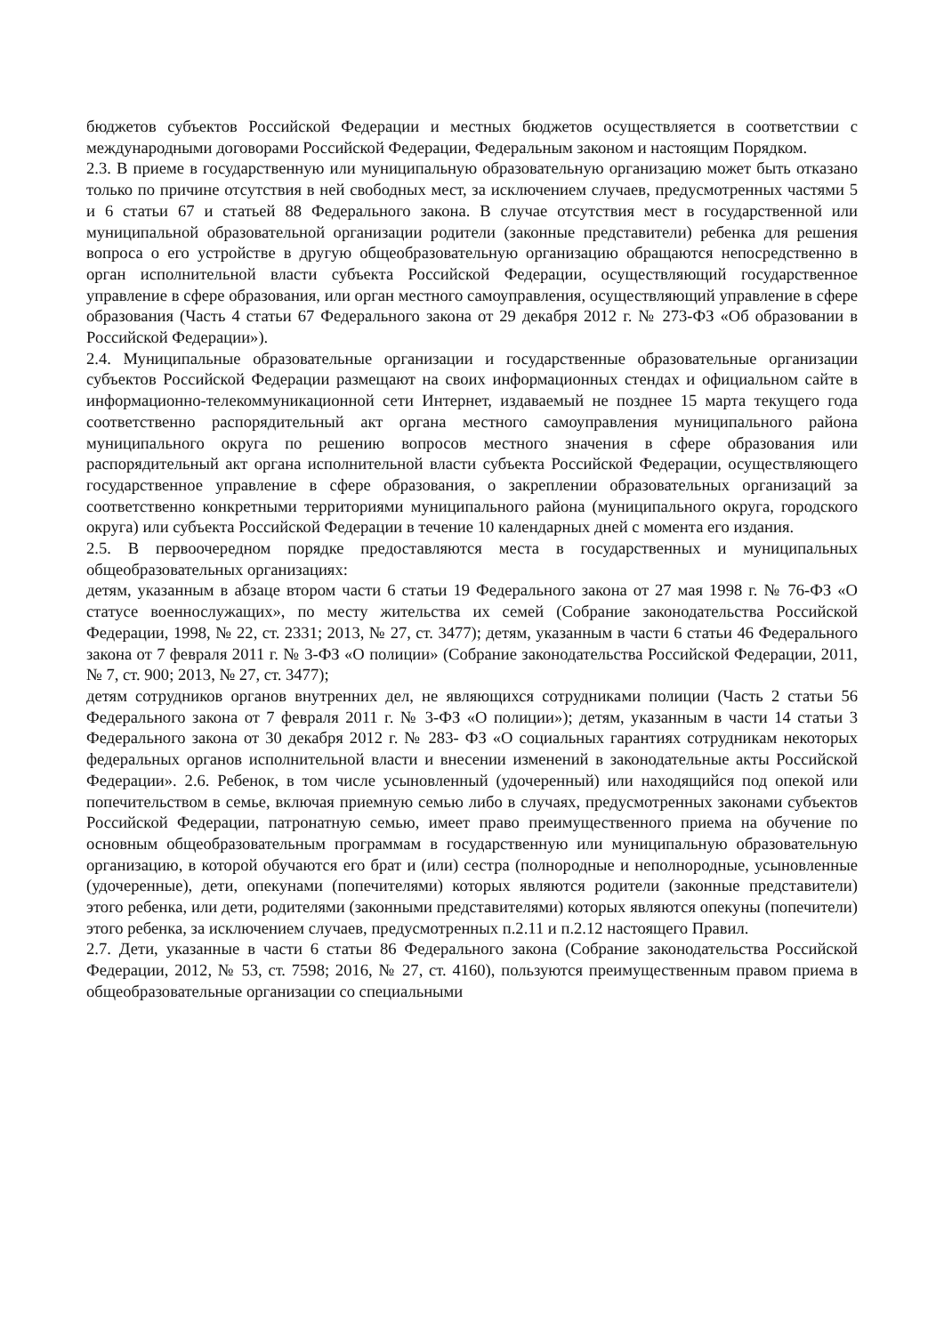бюджетов субъектов Российской Федерации и местных бюджетов осуществляется в соответствии с международными договорами Российской Федерации, Федеральным законом и настоящим Порядком.
2.3. В приеме в государственную или муниципальную образовательную организацию может быть отказано только по причине отсутствия в ней свободных мест, за исключением случаев, предусмотренных частями 5 и 6 статьи 67 и статьей 88 Федерального закона. В случае отсутствия мест в государственной или муниципальной образовательной организации родители (законные представители) ребенка для решения вопроса о его устройстве в другую общеобразовательную организацию обращаются непосредственно в орган исполнительной власти субъекта Российской Федерации, осуществляющий государственное управление в сфере образования, или орган местного самоуправления, осуществляющий управление в сфере образования (Часть 4 статьи 67 Федерального закона от 29 декабря 2012 г. № 273-ФЗ «Об образовании в Российской Федерации»).
2.4. Муниципальные образовательные организации и государственные образовательные организации субъектов Российской Федерации размещают на своих информационных стендах и официальном сайте в информационно-телекоммуникационной сети Интернет, издаваемый не позднее 15 марта текущего года соответственно распорядительный акт органа местного самоуправления муниципального района муниципального округа по решению вопросов местного значения в сфере образования или распорядительный акт органа исполнительной власти субъекта Российской Федерации, осуществляющего государственное управление в сфере образования, о закреплении образовательных организаций за соответственно конкретными территориями муниципального района (муниципального округа, городского округа) или субъекта Российской Федерации в течение 10 календарных дней с момента его издания.
2.5. В первоочередном порядке предоставляются места в государственных и муниципальных общеобразовательных организациях:
детям, указанным в абзаце втором части 6 статьи 19 Федерального закона от 27 мая 1998 г. № 76-ФЗ «О статусе военнослужащих», по месту жительства их семей (Собрание законодательства Российской Федерации, 1998, № 22, ст. 2331; 2013, № 27, ст. 3477); детям, указанным в части 6 статьи 46 Федерального закона от 7 февраля 2011 г. № 3-ФЗ «О полиции» (Собрание законодательства Российской Федерации, 2011, № 7, ст. 900; 2013, № 27, ст. 3477);
детям сотрудников органов внутренних дел, не являющихся сотрудниками полиции (Часть 2 статьи 56 Федерального закона от 7 февраля 2011 г. № 3-ФЗ «О полиции»); детям, указанным в части 14 статьи 3 Федерального закона от 30 декабря 2012 г. № 283- ФЗ «О социальных гарантиях сотрудникам некоторых федеральных органов исполнительной власти и внесении изменений в законодательные акты Российской Федерации». 2.6. Ребенок, в том числе усыновленный (удочеренный) или находящийся под опекой или попечительством в семье, включая приемную семью либо в случаях, предусмотренных законами субъектов Российской Федерации, патронатную семью, имеет право преимущественного приема на обучение по основным общеобразовательным программам в государственную или муниципальную образовательную организацию, в которой обучаются его брат и (или) сестра (полнородные и неполнородные, усыновленные (удочеренные), дети, опекунами (попечителями) которых являются родители (законные представители) этого ребенка, или дети, родителями (законными представителями) которых являются опекуны (попечители) этого ребенка, за исключением случаев, предусмотренных п.2.11 и п.2.12 настоящего Правил.
2.7. Дети, указанные в части 6 статьи 86 Федерального закона (Собрание законодательства Российской Федерации, 2012, № 53, ст. 7598; 2016, № 27, ст. 4160), пользуются преимущественным правом приема в общеобразовательные организации со специальными